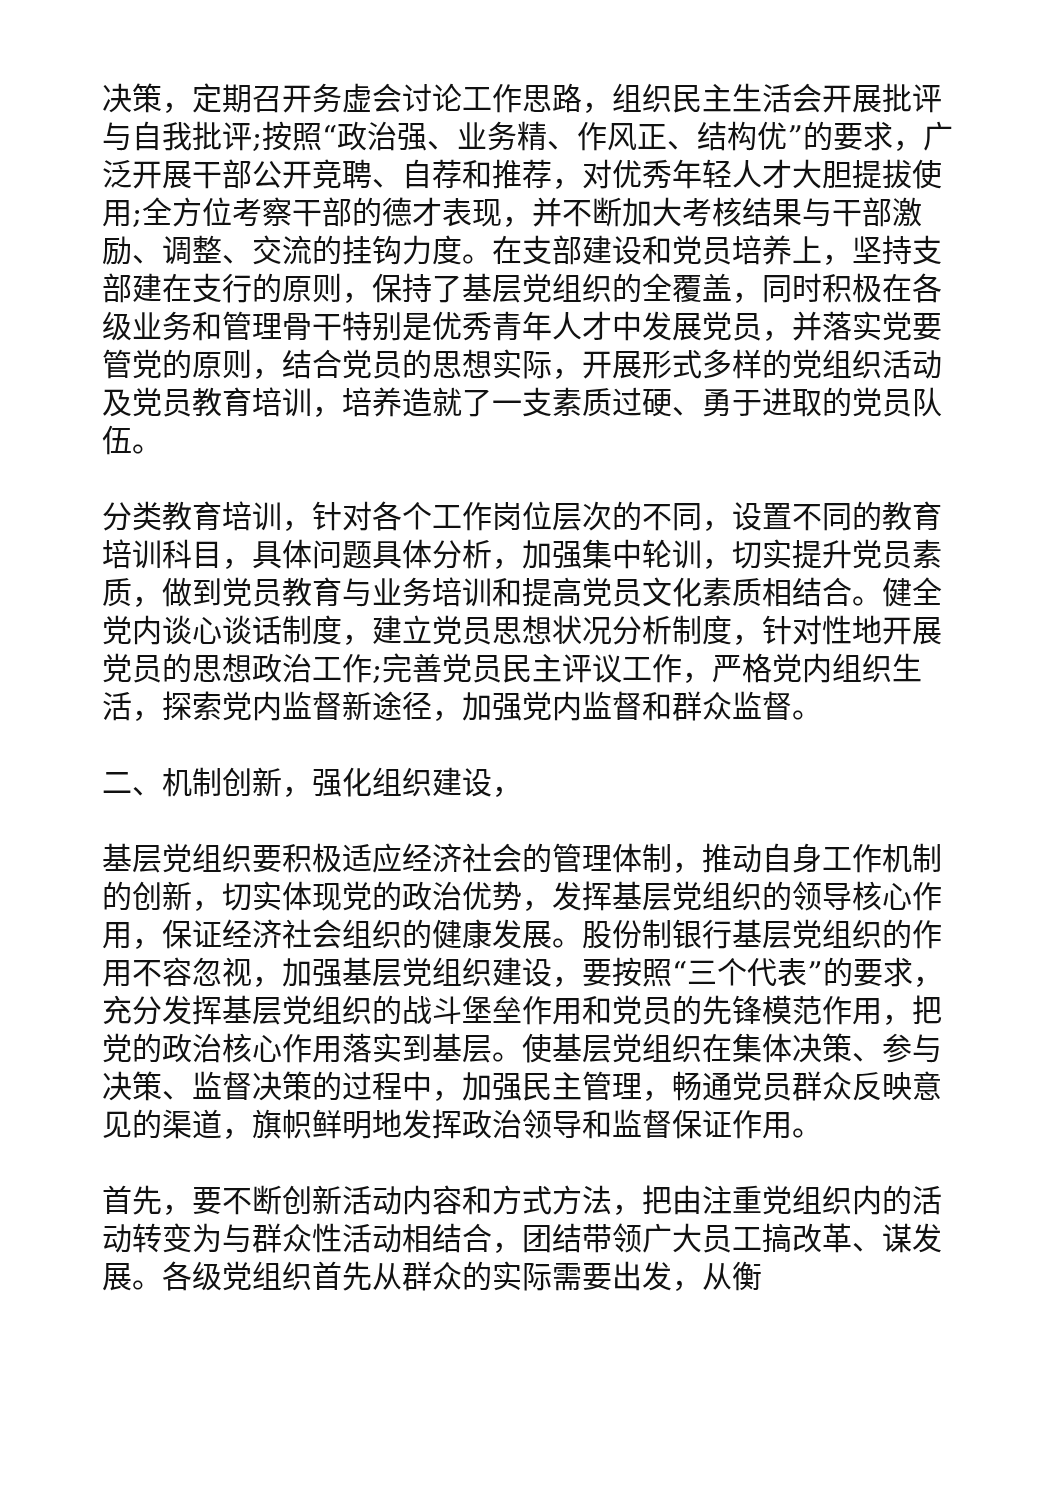决策，定期召开务虚会讨论工作思路，组织民主生活会开展批评与自我批评;按照“政治强、业务精、作风正、结构优”的要求，广泛开展干部公开竞聘、自荐和推荐，对优秀年轻人才大胆提拔使用;全方位考察干部的德才表现，并不断加大考核结果与干部激励、调整、交流的挂钩力度。在支部建设和党员培养上，坚持支部建在支行的原则，保持了基层党组织的全覆盖，同时积极在各级业务和管理骨干特别是优秀青年人才中发展党员，并落实党要管党的原则，结合党员的思想实际，开展形式多样的党组织活动及党员教育培训，培养造就了一支素质过硬、勇于进取的党员队伍。
分类教育培训，针对各个工作岗位层次的不同，设置不同的教育培训科目，具体问题具体分析，加强集中轮训，切实提升党员素质，做到党员教育与业务培训和提高党员文化素质相结合。健全党内谈心谈话制度，建立党员思想状况分析制度，针对性地开展党员的思想政治工作;完善党员民主评议工作，严格党内组织生活，探索党内监督新途径，加强党内监督和群众监督。
二、机制创新，强化组织建设，
基层党组织要积极适应经济社会的管理体制，推动自身工作机制的创新，切实体现党的政治优势，发挥基层党组织的领导核心作用，保证经济社会组织的健康发展。股份制银行基层党组织的作用不容忽视，加强基层党组织建设，要按照“三个代表”的要求，充分发挥基层党组织的战斗堡垒作用和党员的先锋模范作用，把党的政治核心作用落实到基层。使基层党组织在集体决策、参与决策、监督决策的过程中，加强民主管理，畅通党员群众反映意见的渠道，旗帜鲜明地发挥政治领导和监督保证作用。
首先，要不断创新活动内容和方式方法，把由注重党组织内的活动转变为与群众性活动相结合，团结带领广大员工搞改革、谋发展。各级党组织首先从群众的实际需要出发，从衡